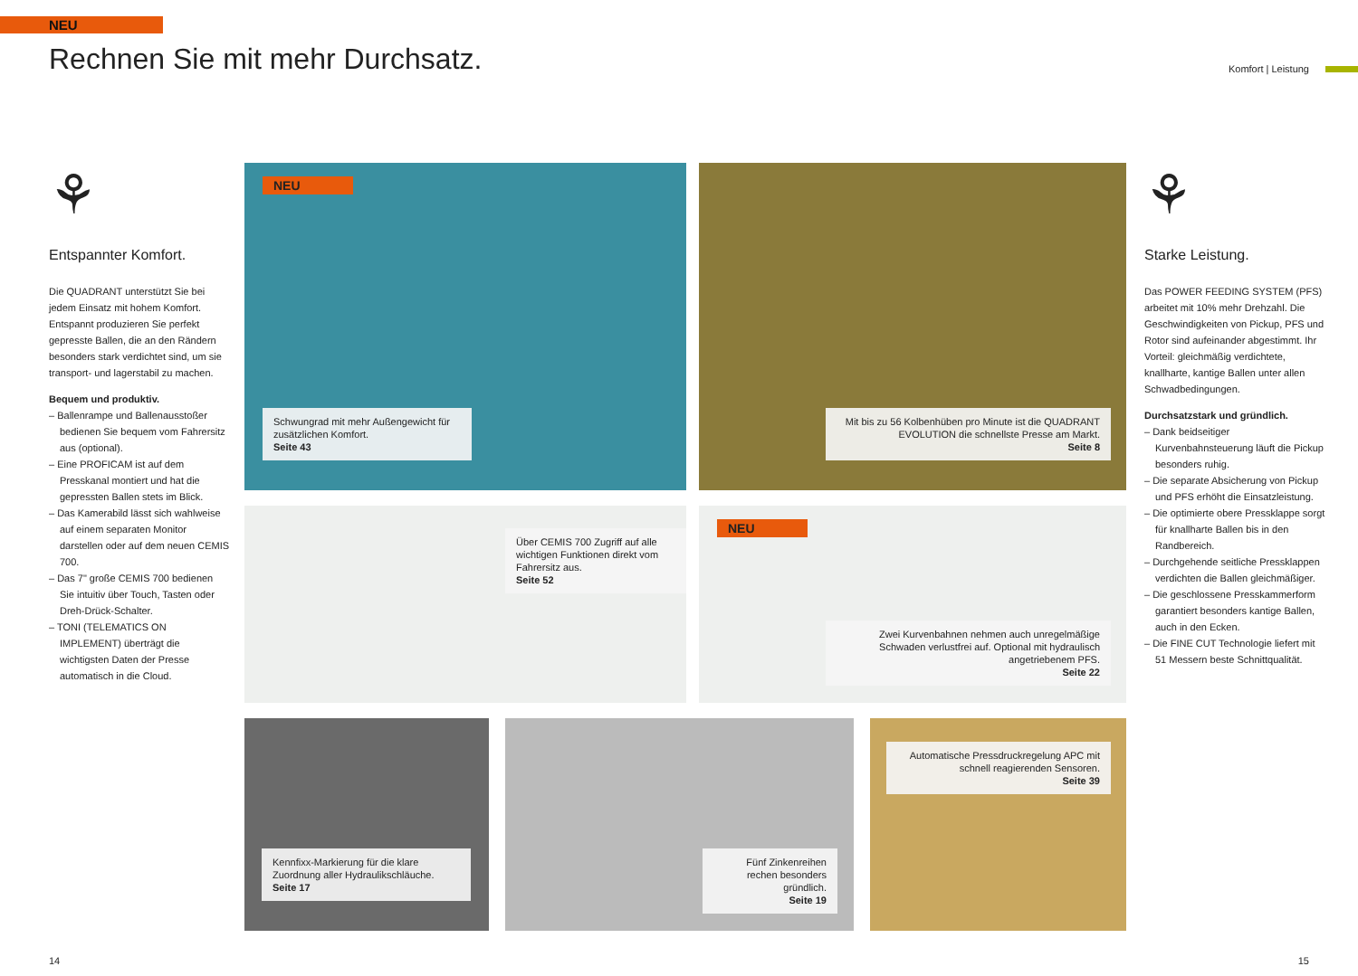NEU
Rechnen Sie mit mehr Durchsatz.
Komfort | Leistung
⚘
Entspannter Komfort.
Die QUADRANT unterstützt Sie bei jedem Einsatz mit hohem Komfort. Entspannt produzieren Sie perfekt gepresste Ballen, die an den Rändern besonders stark verdichtet sind, um sie transport- und lagerstabil zu machen.
Bequem und produktiv.
– Ballenrampe und Ballenausstoßer bedienen Sie bequem vom Fahrersitz aus (optional).
– Eine PROFICAM ist auf dem Presskanal montiert und hat die gepressten Ballen stets im Blick.
– Das Kamerabild lässt sich wahlweise auf einem separaten Monitor darstellen oder auf dem neuen CEMIS 700.
– Das 7" große CEMIS 700 bedienen Sie intuitiv über Touch, Tasten oder Dreh-Drück-Schalter.
– TONI (TELEMATICS ON IMPLEMENT) überträgt die wichtigsten Daten der Presse automatisch in die Cloud.
NEU
Schwungrad mit mehr Außengewicht für zusätzlichen Komfort.
Seite 43
Mit bis zu 56 Kolbenhüben pro Minute ist die QUADRANT EVOLUTION die schnellste Presse am Markt.
Seite 8
Über CEMIS 700 Zugriff auf alle wichtigen Funktionen direkt vom Fahrersitz aus.
Seite 52
NEU
Zwei Kurvenbahnen nehmen auch unregelmäßige Schwaden verlustfrei auf. Optional mit hydraulisch angetriebenem PFS.
Seite 22
Kennfixx-Markierung für die klare Zuordnung aller Hydraulikschläuche.
Seite 17
Fünf Zinkenreihen rechen besonders gründlich.
Seite 19
Automatische Pressdruckregelung APC mit schnell reagierenden Sensoren.
Seite 39
⚘
Starke Leistung.
Das POWER FEEDING SYSTEM (PFS) arbeitet mit 10% mehr Drehzahl. Die Geschwindigkeiten von Pickup, PFS und Rotor sind aufeinander abgestimmt. Ihr Vorteil: gleichmäßig verdichtete, knallharte, kantige Ballen unter allen Schwadbedingungen.
Durchsatzstark und gründlich.
– Dank beidseitiger Kurvenbahnsteuerung läuft die Pickup besonders ruhig.
– Die separate Absicherung von Pickup und PFS erhöht die Einsatzleistung.
– Die optimierte obere Pressklappe sorgt für knallharte Ballen bis in den Randbereich.
– Durchgehende seitliche Pressklappen verdichten die Ballen gleichmäßiger.
– Die geschlossene Presskammerform garantiert besonders kantige Ballen, auch in den Ecken.
– Die FINE CUT Technologie liefert mit 51 Messern beste Schnittqualität.
14 15